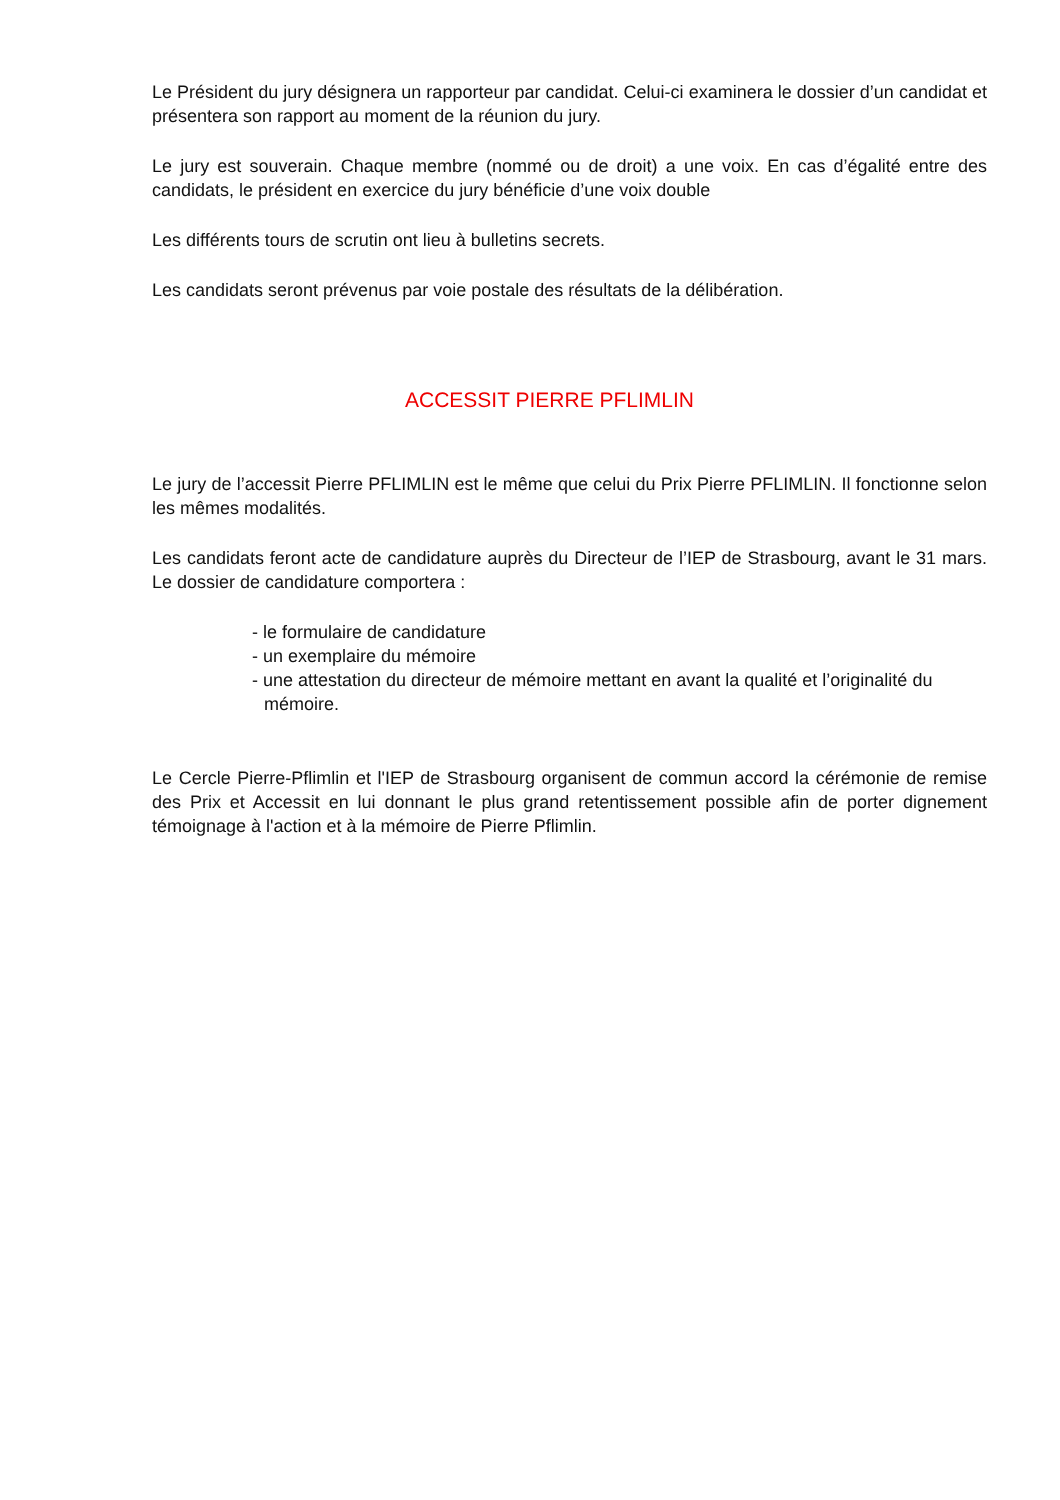Le Président du jury désignera un rapporteur par candidat. Celui-ci examinera le dossier d’un candidat et présentera son rapport au moment de la réunion du jury.
Le jury est souverain. Chaque membre (nommé ou de droit) a une voix. En cas d’égalité entre des candidats, le président en exercice du jury bénéficie d’une voix double
Les différents tours de scrutin ont lieu à bulletins secrets.
Les candidats seront prévenus par voie postale des résultats de la délibération.
ACCESSIT PIERRE PFLIMLIN
Le jury de l’accessit Pierre PFLIMLIN est le même que celui du Prix Pierre PFLIMLIN. Il fonctionne selon les mêmes modalités.
Les candidats feront acte de candidature auprès du Directeur de l’IEP de Strasbourg, avant le 31 mars. Le dossier de candidature comportera :
- le formulaire de candidature
- un exemplaire du mémoire
- une attestation du directeur de mémoire mettant en avant la qualité et l’originalité du mémoire.
Le Cercle Pierre-Pflimlin et l'IEP de Strasbourg organisent de commun accord la cérémonie de remise des Prix et Accessit en lui donnant le plus grand retentissement possible afin de porter dignement témoignage à l'action et à la mémoire de Pierre Pflimlin.